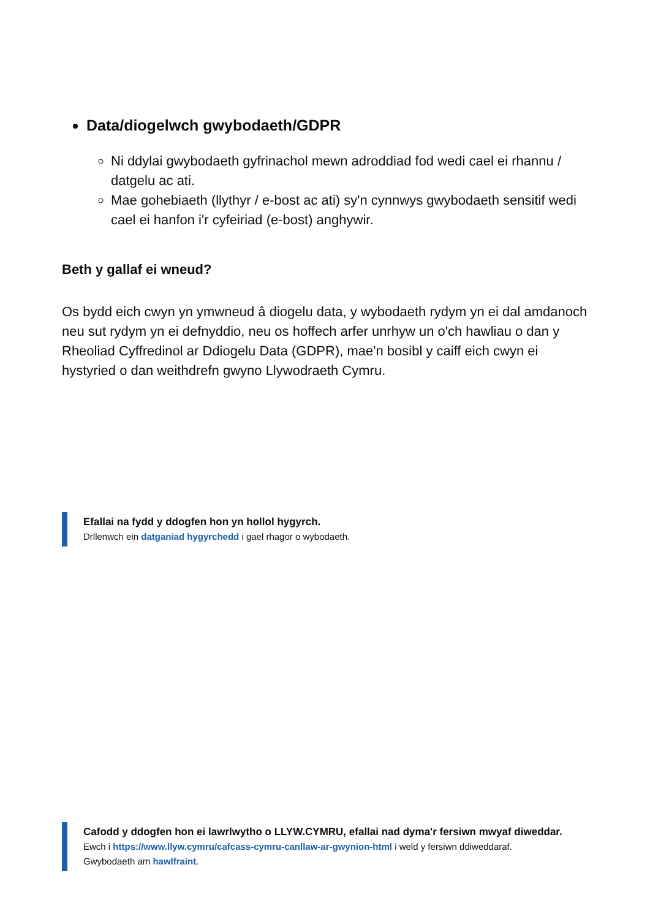Data/diogelwch gwybodaeth/GDPR
Ni ddylai gwybodaeth gyfrinachol mewn adroddiad fod wedi cael ei rhannu / datgelu ac ati.
Mae gohebiaeth (llythyr / e-bost ac ati) sy'n cynnwys gwybodaeth sensitif wedi cael ei hanfon i'r cyfeiriad (e-bost) anghywir.
Beth y gallaf ei wneud?
Os bydd eich cwyn yn ymwneud â diogelu data, y wybodaeth rydym yn ei dal amdanoch neu sut rydym yn ei defnyddio, neu os hoffech arfer unrhyw un o'ch hawliau o dan y Rheoliad Cyffredinol ar Ddiogelu Data (GDPR), mae'n bosibl y caiff eich cwyn ei hystyried o dan weithdrefn gwyno Llywodraeth Cymru.
Efallai na fydd y ddogfen hon yn hollol hygyrch.
Drllenwch ein datganiad hygyrchedd i gael rhagor o wybodaeth.
Cafodd y ddogfen hon ei lawrlwytho o LLYW.CYMRU, efallai nad dyma'r fersiwn mwyaf diweddar.
Ewch i https://www.llyw.cymru/cafcass-cymru-canllaw-ar-gwynion-html i weld y fersiwn ddiweddaraf.
Gwybodaeth am hawlfraint.